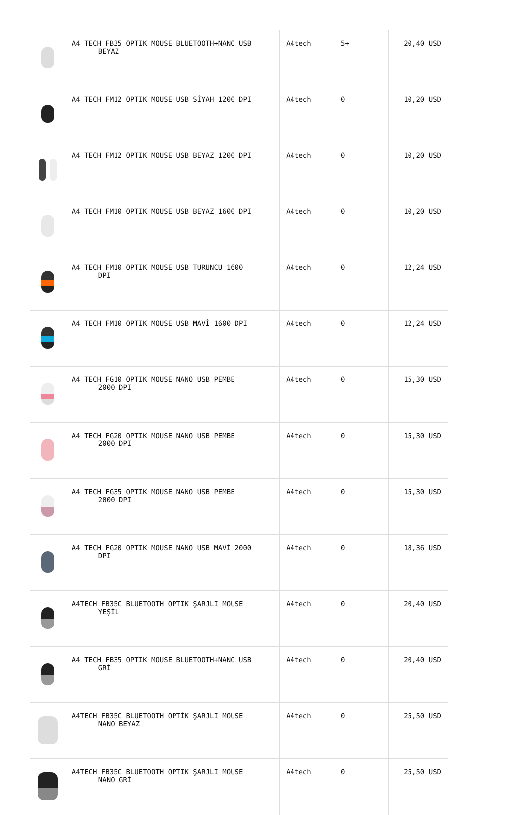| | A4 TECH FB35 OPTIK MOUSE BLUETOOTH+NANO USB BEYAZ | A4tech | 5+ | 20,40 USD |
| | A4 TECH FM12 OPTIK MOUSE USB SİYAH 1200 DPI | A4tech | 0 | 10,20 USD |
| | A4 TECH FM12 OPTIK MOUSE USB BEYAZ 1200 DPI | A4tech | 0 | 10,20 USD |
| | A4 TECH FM10 OPTIK MOUSE USB BEYAZ 1600 DPI | A4tech | 0 | 10,20 USD |
| | A4 TECH FM10 OPTIK MOUSE USB TURUNCU 1600 DPI | A4tech | 0 | 12,24 USD |
| | A4 TECH FM10 OPTIK MOUSE USB MAVİ 1600 DPI | A4tech | 0 | 12,24 USD |
| | A4 TECH FG10 OPTIK MOUSE NANO USB PEMBE 2000 DPI | A4tech | 0 | 15,30 USD |
| | A4 TECH FG20 OPTIK MOUSE NANO USB PEMBE 2000 DPI | A4tech | 0 | 15,30 USD |
| | A4 TECH FG35 OPTIK MOUSE NANO USB PEMBE 2000 DPI | A4tech | 0 | 15,30 USD |
| | A4 TECH FG20 OPTIK MOUSE NANO USB MAVİ 2000 DPI | A4tech | 0 | 18,36 USD |
| | A4TECH FB35C BLUETOOTH OPTIK ŞARJLI MOUSE YEŞİL | A4tech | 0 | 20,40 USD |
| | A4 TECH FB35 OPTIK MOUSE BLUETOOTH+NANO USB GRİ | A4tech | 0 | 20,40 USD |
| | A4TECH FB35C BLUETOOTH OPTİK ŞARJLI MOUSE NANO BEYAZ | A4tech | 0 | 25,50 USD |
| | A4TECH FB35C BLUETOOTH OPTIK ŞARJLI MOUSE NANO GRİ | A4tech | 0 | 25,50 USD |